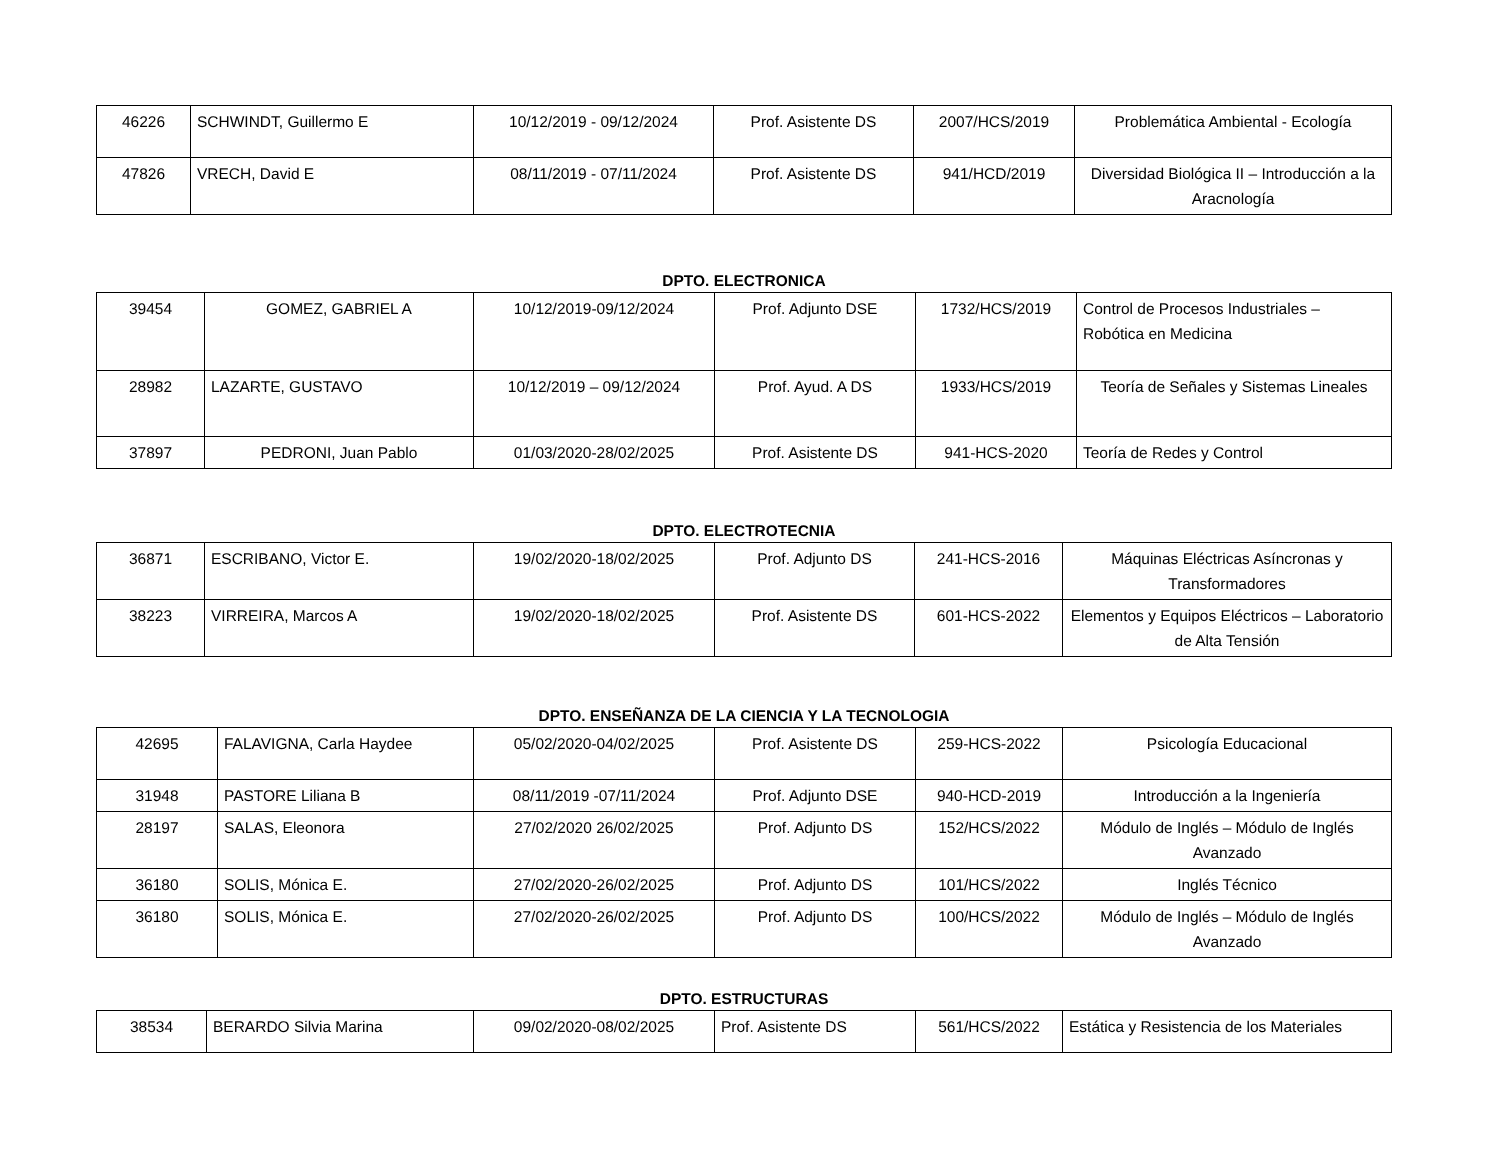| 46226 | SCHWINDT, Guillermo E | 10/12/2019 - 09/12/2024 | Prof. Asistente DS | 2007/HCS/2019 | Problemática Ambiental - Ecología |
| 47826 | VRECH, David E | 08/11/2019 - 07/11/2024 | Prof. Asistente DS | 941/HCD/2019 | Diversidad Biológica II – Introducción a la Aracnología |
DPTO. ELECTRONICA
| 39454 | GOMEZ, GABRIEL A | 10/12/2019-09/12/2024 | Prof. Adjunto DSE | 1732/HCS/2019 | Control de Procesos Industriales – Robótica en Medicina |
| 28982 | LAZARTE, GUSTAVO | 10/12/2019 – 09/12/2024 | Prof. Ayud. A DS | 1933/HCS/2019 | Teoría de Señales y Sistemas Lineales |
| 37897 | PEDRONI, Juan Pablo | 01/03/2020-28/02/2025 | Prof. Asistente DS | 941-HCS-2020 | Teoría de Redes y Control |
DPTO. ELECTROTECNIA
| 36871 | ESCRIBANO, Victor E. | 19/02/2020-18/02/2025 | Prof. Adjunto DS | 241-HCS-2016 | Máquinas Eléctricas Asíncronas y Transformadores |
| 38223 | VIRREIRA, Marcos A | 19/02/2020-18/02/2025 | Prof. Asistente DS | 601-HCS-2022 | Elementos y Equipos Eléctricos – Laboratorio de Alta Tensión |
DPTO. ENSEÑANZA DE LA CIENCIA Y LA TECNOLOGIA
| 42695 | FALAVIGNA, Carla Haydee | 05/02/2020-04/02/2025 | Prof. Asistente DS | 259-HCS-2022 | Psicología Educacional |
| 31948 | PASTORE Liliana B | 08/11/2019 -07/11/2024 | Prof. Adjunto DSE | 940-HCD-2019 | Introducción a la Ingeniería |
| 28197 | SALAS, Eleonora | 27/02/2020 26/02/2025 | Prof. Adjunto DS | 152/HCS/2022 | Módulo de Inglés – Módulo de Inglés Avanzado |
| 36180 | SOLIS, Mónica E. | 27/02/2020-26/02/2025 | Prof. Adjunto DS | 101/HCS/2022 | Inglés Técnico |
| 36180 | SOLIS, Mónica E. | 27/02/2020-26/02/2025 | Prof. Adjunto DS | 100/HCS/2022 | Módulo de Inglés – Módulo de Inglés Avanzado |
DPTO. ESTRUCTURAS
| 38534 | BERARDO Silvia Marina | 09/02/2020-08/02/2025 | Prof. Asistente DS | 561/HCS/2022 | Estática y Resistencia de los Materiales |